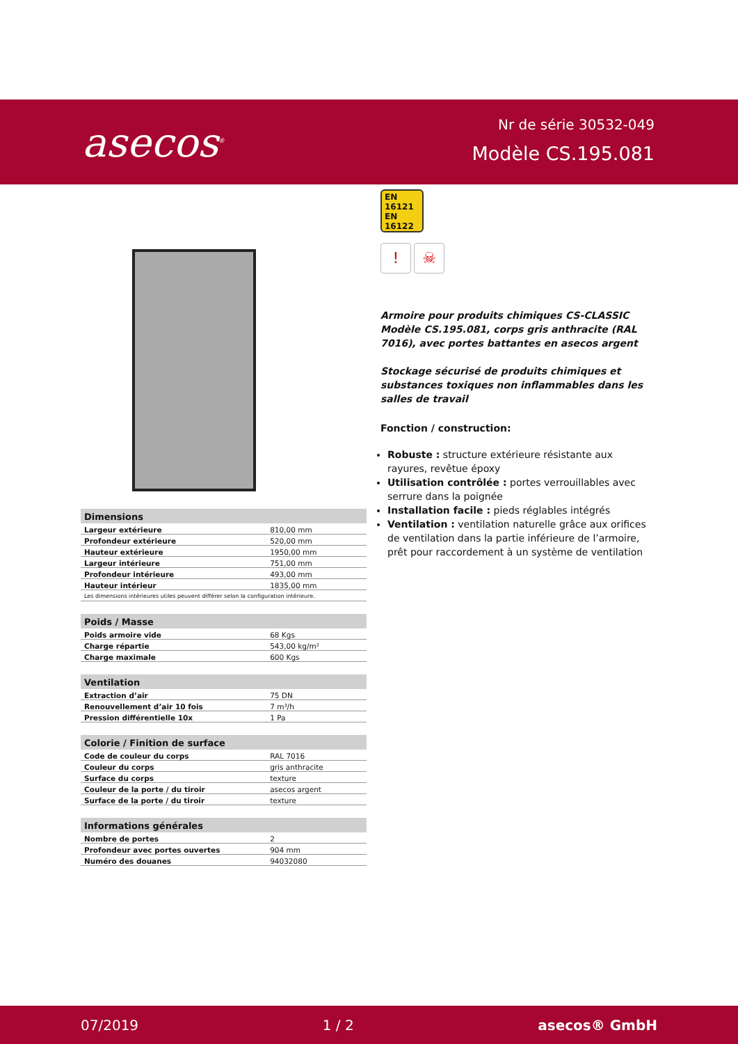asecos<sup>®</sup>
Nr de série 30532-049
Modèle CS.195.081
| Dimensions | |
| --- | --- |
| Largeur extérieure | 810,00 mm |
| Profondeur extérieure | 520,00 mm |
| Hauteur extérieure | 1950,00 mm |
| Largeur intérieure | 751,00 mm |
| Profondeur intérieure | 493,00 mm |
| Hauteur intérieur | 1835,00 mm |
| Les dimensions intérieures utiles peuvent différer selon la configuration intérieure. | |
| Poids / Masse | |
| --- | --- |
| Poids armoire vide | 68 Kgs |
| Charge répartie | 543,00 kg/m² |
| Charge maximale | 600 Kgs |
| Ventilation | |
| --- | --- |
| Extraction d’air | 75 DN |
| Renouvellement d’air 10 fois | 7 m³/h |
| Pression différentielle 10x | 1 Pa |
| Colorie / Finition de surface | |
| --- | --- |
| Code de couleur du corps | RAL 7016 |
| Couleur du corps | gris anthracite |
| Surface du corps | texture |
| Couleur de la porte / du tiroir | asecos argent |
| Surface de la porte / du tiroir | texture |
| Informations générales | |
| --- | --- |
| Nombre de portes | 2 |
| Profondeur avec portes ouvertes | 904 mm |
| Numéro des douanes | 94032080 |
EN 16121
EN 16122
! ☠
Armoire pour produits chimiques CS-CLASSIC Modèle CS.195.081, corps gris anthracite (RAL 7016), avec portes battantes en asecos argent
Stockage sécurisé de produits chimiques et substances toxiques non inflammables dans les salles de travail
Fonction / construction:
Robuste : structure extérieure résistante aux rayures, revêtue époxy
Utilisation contrôlée : portes verrouillables avec serrure dans la poignée
Installation facile : pieds réglables intégrés
Ventilation : ventilation naturelle grâce aux orifices de ventilation dans la partie inférieure de l’armoire, prêt pour raccordement à un système de ventilation
07/2019 1 / 2 asecos® GmbH